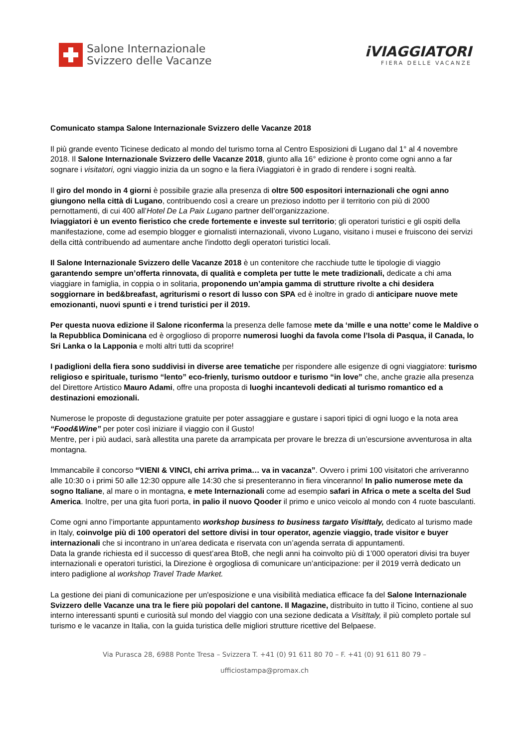Salone Internazionale
Svizzero delle Vacanze
iVIAGGIATORI
FIERA DELLE VACANZE
Comunicato stampa Salone Internazionale Svizzero delle Vacanze 2018
Il più grande evento Ticinese dedicato al mondo del turismo torna al Centro Esposizioni di Lugano dal 1° al 4 novembre 2018. Il Salone Internazionale Svizzero delle Vacanze 2018, giunto alla 16° edizione è pronto come ogni anno a far sognare i visitatori, ogni viaggio inizia da un sogno e la fiera iViaggiatori è in grado di rendere i sogni realtà.
Il giro del mondo in 4 giorni è possibile grazie alla presenza di oltre 500 espositori internazionali che ogni anno giungono nella città di Lugano, contribuendo così a creare un prezioso indotto per il territorio con più di 2000 pernottamenti, di cui 400 all’Hotel De La Paix Lugano partner dell’organizzazione.
Iviaggiatori è un evento fieristico che crede fortemente e investe sul territorio; gli operatori turistici e gli ospiti della manifestazione, come ad esempio blogger e giornalisti internazionali, vivono Lugano, visitano i musei e fruiscono dei servizi della città contribuendo ad aumentare anche l'indotto degli operatori turistici locali.
Il Salone Internazionale Svizzero delle Vacanze 2018 è un contenitore che racchiude tutte le tipologie di viaggio garantendo sempre un’offerta rinnovata, di qualità e completa per tutte le mete tradizionali, dedicate a chi ama viaggiare in famiglia, in coppia o in solitaria, proponendo un’ampia gamma di strutture rivolte a chi desidera soggiornare in bed&breafast, agriturismi o resort di lusso con SPA ed è inoltre in grado di anticipare nuove mete emozionanti, nuovi spunti e i trend turistici per il 2019.
Per questa nuova edizione il Salone riconferma la presenza delle famose mete da ‘mille e una notte’ come le Maldive o la Repubblica Dominicana ed è orgoglioso di proporre numerosi luoghi da favola come l’Isola di Pasqua, il Canada, lo Sri Lanka o la Lapponia e molti altri tutti da scoprire!
I padiglioni della fiera sono suddivisi in diverse aree tematiche per rispondere alle esigenze di ogni viaggiatore: turismo religioso e spirituale, turismo “lento” eco-frienly, turismo outdoor e turismo “in love” che, anche grazie alla presenza del Direttore Artistico Mauro Adami, offre una proposta di luoghi incantevoli dedicati al turismo romantico ed a destinazioni emozionali.
Numerose le proposte di degustazione gratuite per poter assaggiare e gustare i sapori tipici di ogni luogo e la nota area “Food&Wine” per poter così iniziare il viaggio con il Gusto!
Mentre, per i più audaci, sarà allestita una parete da arrampicata per provare le brezza di un’escursione avventurosa in alta montagna.
Immancabile il concorso “VIENI & VINCI, chi arriva prima… va in vacanza”. Ovvero i primi 100 visitatori che arriveranno alle 10:30 o i primi 50 alle 12:30 oppure alle 14:30 che si presenteranno in fiera vinceranno! In palio numerose mete da sogno Italiane, al mare o in montagna, e mete Internazionali come ad esempio safari in Africa o mete a scelta del Sud America. Inoltre, per una gita fuori porta, in palio il nuovo Qooder il primo e unico veicolo al mondo con 4 ruote basculanti.
Come ogni anno l’importante appuntamento workshop business to business targato VisitItaly, dedicato al turismo made in Italy, coinvolge più di 100 operatori del settore divisi in tour operator, agenzie viaggio, trade visitor e buyer internazionali che si incontrano in un’area dedicata e riservata con un’agenda serrata di appuntamenti.
Data la grande richiesta ed il successo di quest’area BtoB, che negli anni ha coinvolto più di 1’000 operatori divisi tra buyer internazionali e operatori turistici, la Direzione è orgogliosa di comunicare un’anticipazione: per il 2019 verrà dedicato un intero padiglione al workshop Travel Trade Market.
La gestione dei piani di comunicazione per un'esposizione e una visibilità mediatica efficace fa del Salone Internazionale Svizzero delle Vacanze una tra le fiere più popolari del cantone. Il Magazine, distribuito in tutto il Ticino, contiene al suo interno interessanti spunti e curiosità sul mondo del viaggio con una sezione dedicata a VisitItaly, il più completo portale sul turismo e le vacanze in Italia, con la guida turistica delle migliori strutture ricettive del Belpaese.
Via Purasca 28, 6988 Ponte Tresa – Svizzera T. +41 (0) 91 611 80 70 – F. +41 (0) 91 611 80 79 –
ufficiostampa@promax.ch